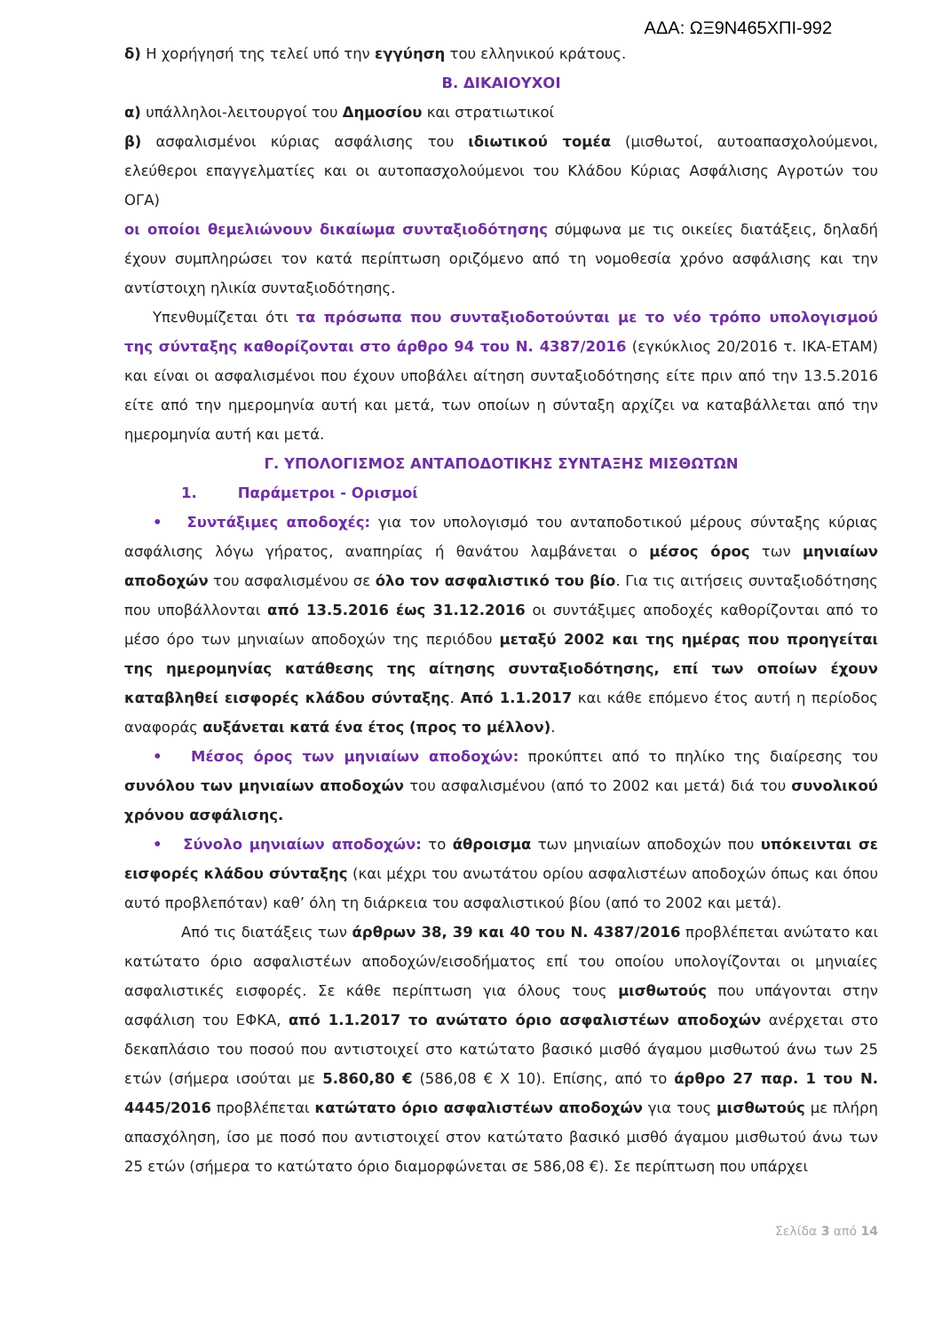ΑΔΑ: ΩΞ9Ν465ΧΠΙ-992
δ) Η χορήγησή της τελεί υπό την εγγύηση του ελληνικού κράτους.
Β. ΔΙΚΑΙΟΥΧΟΙ
α) υπάλληλοι-λειτουργοί του Δημοσίου και στρατιωτικοί
β) ασφαλισμένοι κύριας ασφάλισης του ιδιωτικού τομέα (μισθωτοί, αυτοαπασχολούμενοι, ελεύθεροι επαγγελματίες και οι αυτοπασχολούμενοι του Κλάδου Κύριας Ασφάλισης Αγροτών του ΟΓΑ)
οι οποίοι θεμελιώνουν δικαίωμα συνταξιοδότησης σύμφωνα με τις οικείες διατάξεις, δηλαδή έχουν συμπληρώσει τον κατά περίπτωση οριζόμενο από τη νομοθεσία χρόνο ασφάλισης και την αντίστοιχη ηλικία συνταξιοδότησης.
Υπενθυμίζεται ότι τα πρόσωπα που συνταξιοδοτούνται με το νέο τρόπο υπολογισμού της σύνταξης καθορίζονται στο άρθρο 94 του Ν. 4387/2016 (εγκύκλιος 20/2016 τ. ΙΚΑ-ΕΤΑΜ) και είναι οι ασφαλισμένοι που έχουν υποβάλει αίτηση συνταξιοδότησης είτε πριν από την 13.5.2016 είτε από την ημερομηνία αυτή και μετά, των οποίων η σύνταξη αρχίζει να καταβάλλεται από την ημερομηνία αυτή και μετά.
Γ. ΥΠΟΛΟΓΙΣΜΟΣ ΑΝΤΑΠΟΔΟΤΙΚΗΣ ΣΥΝΤΑΞΗΣ ΜΙΣΘΩΤΩΝ
1. Παράμετροι - Ορισμοί
• Συντάξιμες αποδοχές: για τον υπολογισμό του ανταποδοτικού μέρους σύνταξης κύριας ασφάλισης λόγω γήρατος, αναπηρίας ή θανάτου λαμβάνεται ο μέσος όρος των μηνιαίων αποδοχών του ασφαλισμένου σε όλο τον ασφαλιστικό του βίο. Για τις αιτήσεις συνταξιοδότησης που υποβάλλονται από 13.5.2016 έως 31.12.2016 οι συντάξιμες αποδοχές καθορίζονται από το μέσο όρο των μηνιαίων αποδοχών της περιόδου μεταξύ 2002 και της ημέρας που προηγείται της ημερομηνίας κατάθεσης της αίτησης συνταξιοδότησης, επί των οποίων έχουν καταβληθεί εισφορές κλάδου σύνταξης. Από 1.1.2017 και κάθε επόμενο έτος αυτή η περίοδος αναφοράς αυξάνεται κατά ένα έτος (προς το μέλλον).
• Μέσος όρος των μηνιαίων αποδοχών: προκύπτει από το πηλίκο της διαίρεσης του συνόλου των μηνιαίων αποδοχών του ασφαλισμένου (από το 2002 και μετά) διά του συνολικού χρόνου ασφάλισης.
• Σύνολο μηνιαίων αποδοχών: το άθροισμα των μηνιαίων αποδοχών που υπόκεινται σε εισφορές κλάδου σύνταξης (και μέχρι του ανωτάτου ορίου ασφαλιστέων αποδοχών όπως και όπου αυτό προβλεπόταν) καθ’ όλη τη διάρκεια του ασφαλιστικού βίου (από το 2002 και μετά).
Από τις διατάξεις των άρθρων 38, 39 και 40 του Ν. 4387/2016 προβλέπεται ανώτατο και κατώτατο όριο ασφαλιστέων αποδοχών/εισοδήματος επί του οποίου υπολογίζονται οι μηνιαίες ασφαλιστικές εισφορές. Σε κάθε περίπτωση για όλους τους μισθωτούς που υπάγονται στην ασφάλιση του ΕΦΚΑ, από 1.1.2017 το ανώτατο όριο ασφαλιστέων αποδοχών ανέρχεται στο δεκαπλάσιο του ποσού που αντιστοιχεί στο κατώτατο βασικό μισθό άγαμου μισθωτού άνω των 25 ετών (σήμερα ισούται με 5.860,80 € (586,08 € Χ 10). Επίσης, από το άρθρο 27 παρ. 1 του Ν. 4445/2016 προβλέπεται κατώτατο όριο ασφαλιστέων αποδοχών για τους μισθωτούς με πλήρη απασχόληση, ίσο με ποσό που αντιστοιχεί στον κατώτατο βασικό μισθό άγαμου μισθωτού άνω των 25 ετών (σήμερα το κατώτατο όριο διαμορφώνεται σε 586,08 €). Σε περίπτωση που υπάρχει
Σελίδα 3 από 14